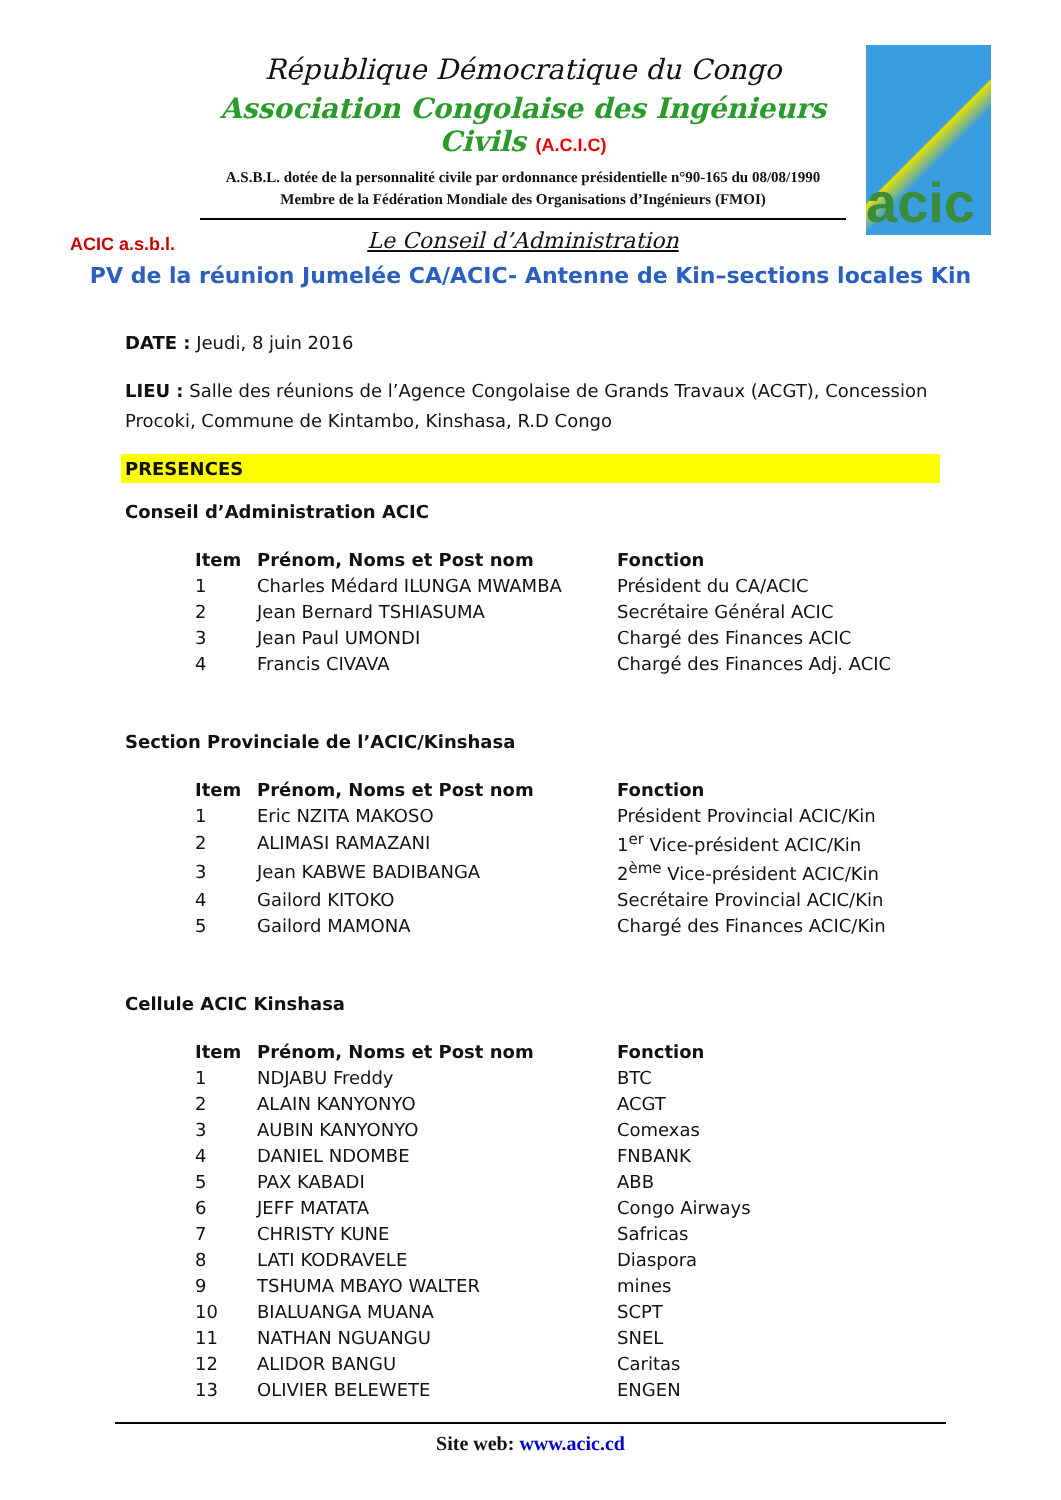ACIC a.s.b.l.
République Démocratique du Congo
Association Congolaise des Ingénieurs Civils (A.C.I.C)
A.S.B.L. dotée de la personnalité civile par ordonnance présidentielle n°90-165 du 08/08/1990
Membre de la Fédération Mondiale des Organisations d’Ingénieurs (FMOI)
Le Conseil d’Administration
acic
PV de la réunion Jumelée CA/ACIC- Antenne de Kin–sections locales Kin
DATE : Jeudi, 8 juin 2016
LIEU : Salle des réunions de l’Agence Congolaise de Grands Travaux (ACGT), Concession Procoki, Commune de Kintambo, Kinshasa, R.D Congo
PRESENCES
Conseil d’Administration ACIC
| Item | Prénom, Noms et Post nom | Fonction |
| --- | --- | --- |
| 1 | Charles Médard ILUNGA MWAMBA | Président du CA/ACIC |
| 2 | Jean Bernard TSHIASUMA | Secrétaire Général ACIC |
| 3 | Jean Paul UMONDI | Chargé des Finances ACIC |
| 4 | Francis CIVAVA | Chargé des Finances Adj. ACIC |
Section Provinciale de l’ACIC/Kinshasa
| Item | Prénom, Noms et Post nom | Fonction |
| --- | --- | --- |
| 1 | Eric NZITA MAKOSO | Président Provincial ACIC/Kin |
| 2 | ALIMASI RAMAZANI | 1<sup>er</sup> Vice-président ACIC/Kin |
| 3 | Jean KABWE BADIBANGA | 2<sup>ème</sup> Vice-président ACIC/Kin |
| 4 | Gailord KITOKO | Secrétaire Provincial ACIC/Kin |
| 5 | Gailord MAMONA | Chargé des Finances ACIC/Kin |
Cellule ACIC Kinshasa
| Item | Prénom, Noms et Post nom | Fonction |
| --- | --- | --- |
| 1 | NDJABU Freddy | BTC |
| 2 | ALAIN KANYONYO | ACGT |
| 3 | AUBIN KANYONYO | Comexas |
| 4 | DANIEL NDOMBE | FNBANK |
| 5 | PAX KABADI | ABB |
| 6 | JEFF MATATA | Congo Airways |
| 7 | CHRISTY KUNE | Safricas |
| 8 | LATI KODRAVELE | Diaspora |
| 9 | TSHUMA MBAYO WALTER | mines |
| 10 | BIALUANGA MUANA | SCPT |
| 11 | NATHAN NGUANGU | SNEL |
| 12 | ALIDOR BANGU | Caritas |
| 13 | OLIVIER BELEWETE | ENGEN |
Site web: www.acic.cd